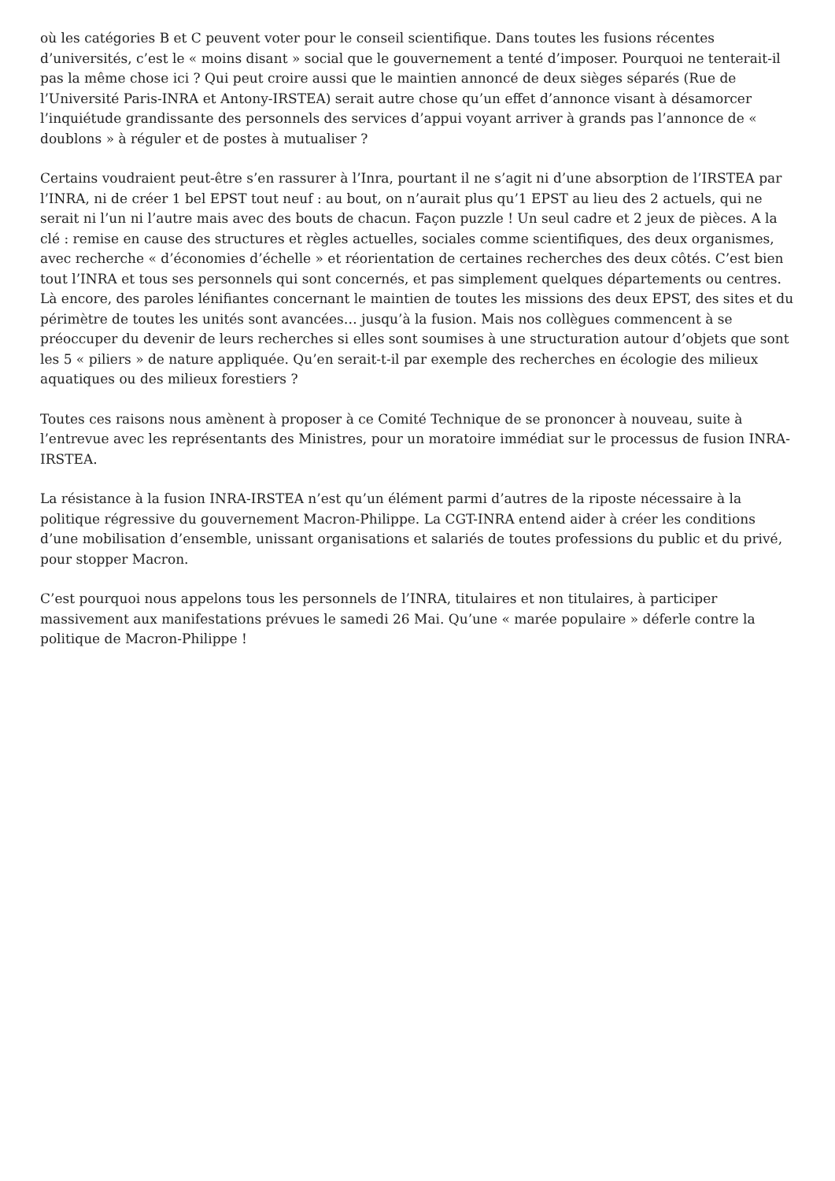où les catégories B et C peuvent voter pour le conseil scientifique. Dans toutes les fusions récentes d’universités, c’est le « moins disant » social que le gouvernement a tenté d’imposer. Pourquoi ne tenterait-il pas la même chose ici ? Qui peut croire aussi que le maintien annoncé de deux sièges séparés (Rue de l’Université Paris-INRA et Antony-IRSTEA) serait autre chose qu’un effet d’annonce visant à désamorcer l’inquiétude grandissante des personnels des services d’appui voyant arriver à grands pas l’annonce de « doublons » à réguler et de postes à mutualiser ?
Certains voudraient peut-être s’en rassurer à l’Inra, pourtant il ne s’agit ni d’une absorption de l’IRSTEA par l’INRA, ni de créer 1 bel EPST tout neuf : au bout, on n’aurait plus qu’1 EPST au lieu des 2 actuels, qui ne serait ni l’un ni l’autre mais avec des bouts de chacun. Façon puzzle ! Un seul cadre et 2 jeux de pièces. A la clé : remise en cause des structures et règles actuelles, sociales comme scientifiques, des deux organismes, avec recherche « d’économies d’échelle » et réorientation de certaines recherches des deux côtés. C’est bien tout l’INRA et tous ses personnels qui sont concernés, et pas simplement quelques départements ou centres. Là encore, des paroles lénifiantes concernant le maintien de toutes les missions des deux EPST, des sites et du périmètre de toutes les unités sont avancées… jusqu’à la fusion. Mais nos collègues commencent à se préoccuper du devenir de leurs recherches si elles sont soumises à une structuration autour d’objets que sont les 5 « piliers » de nature appliquée. Qu’en serait-t-il par exemple des recherches en écologie des milieux aquatiques ou des milieux forestiers ?
Toutes ces raisons nous amènent à proposer à ce Comité Technique de se prononcer à nouveau, suite à l’entrevue avec les représentants des Ministres, pour un moratoire immédiat sur le processus de fusion INRA-IRSTEA.
La résistance à la fusion INRA-IRSTEA n’est qu’un élément parmi d’autres de la riposte nécessaire à la politique régressive du gouvernement Macron-Philippe. La CGT-INRA entend aider à créer les conditions d’une mobilisation d’ensemble, unissant organisations et salariés de toutes professions du public et du privé, pour stopper Macron.
C’est pourquoi nous appelons tous les personnels de l’INRA, titulaires et non titulaires, à participer massivement aux manifestations prévues le samedi 26 Mai. Qu’une « marée populaire » déferle contre la politique de Macron-Philippe !